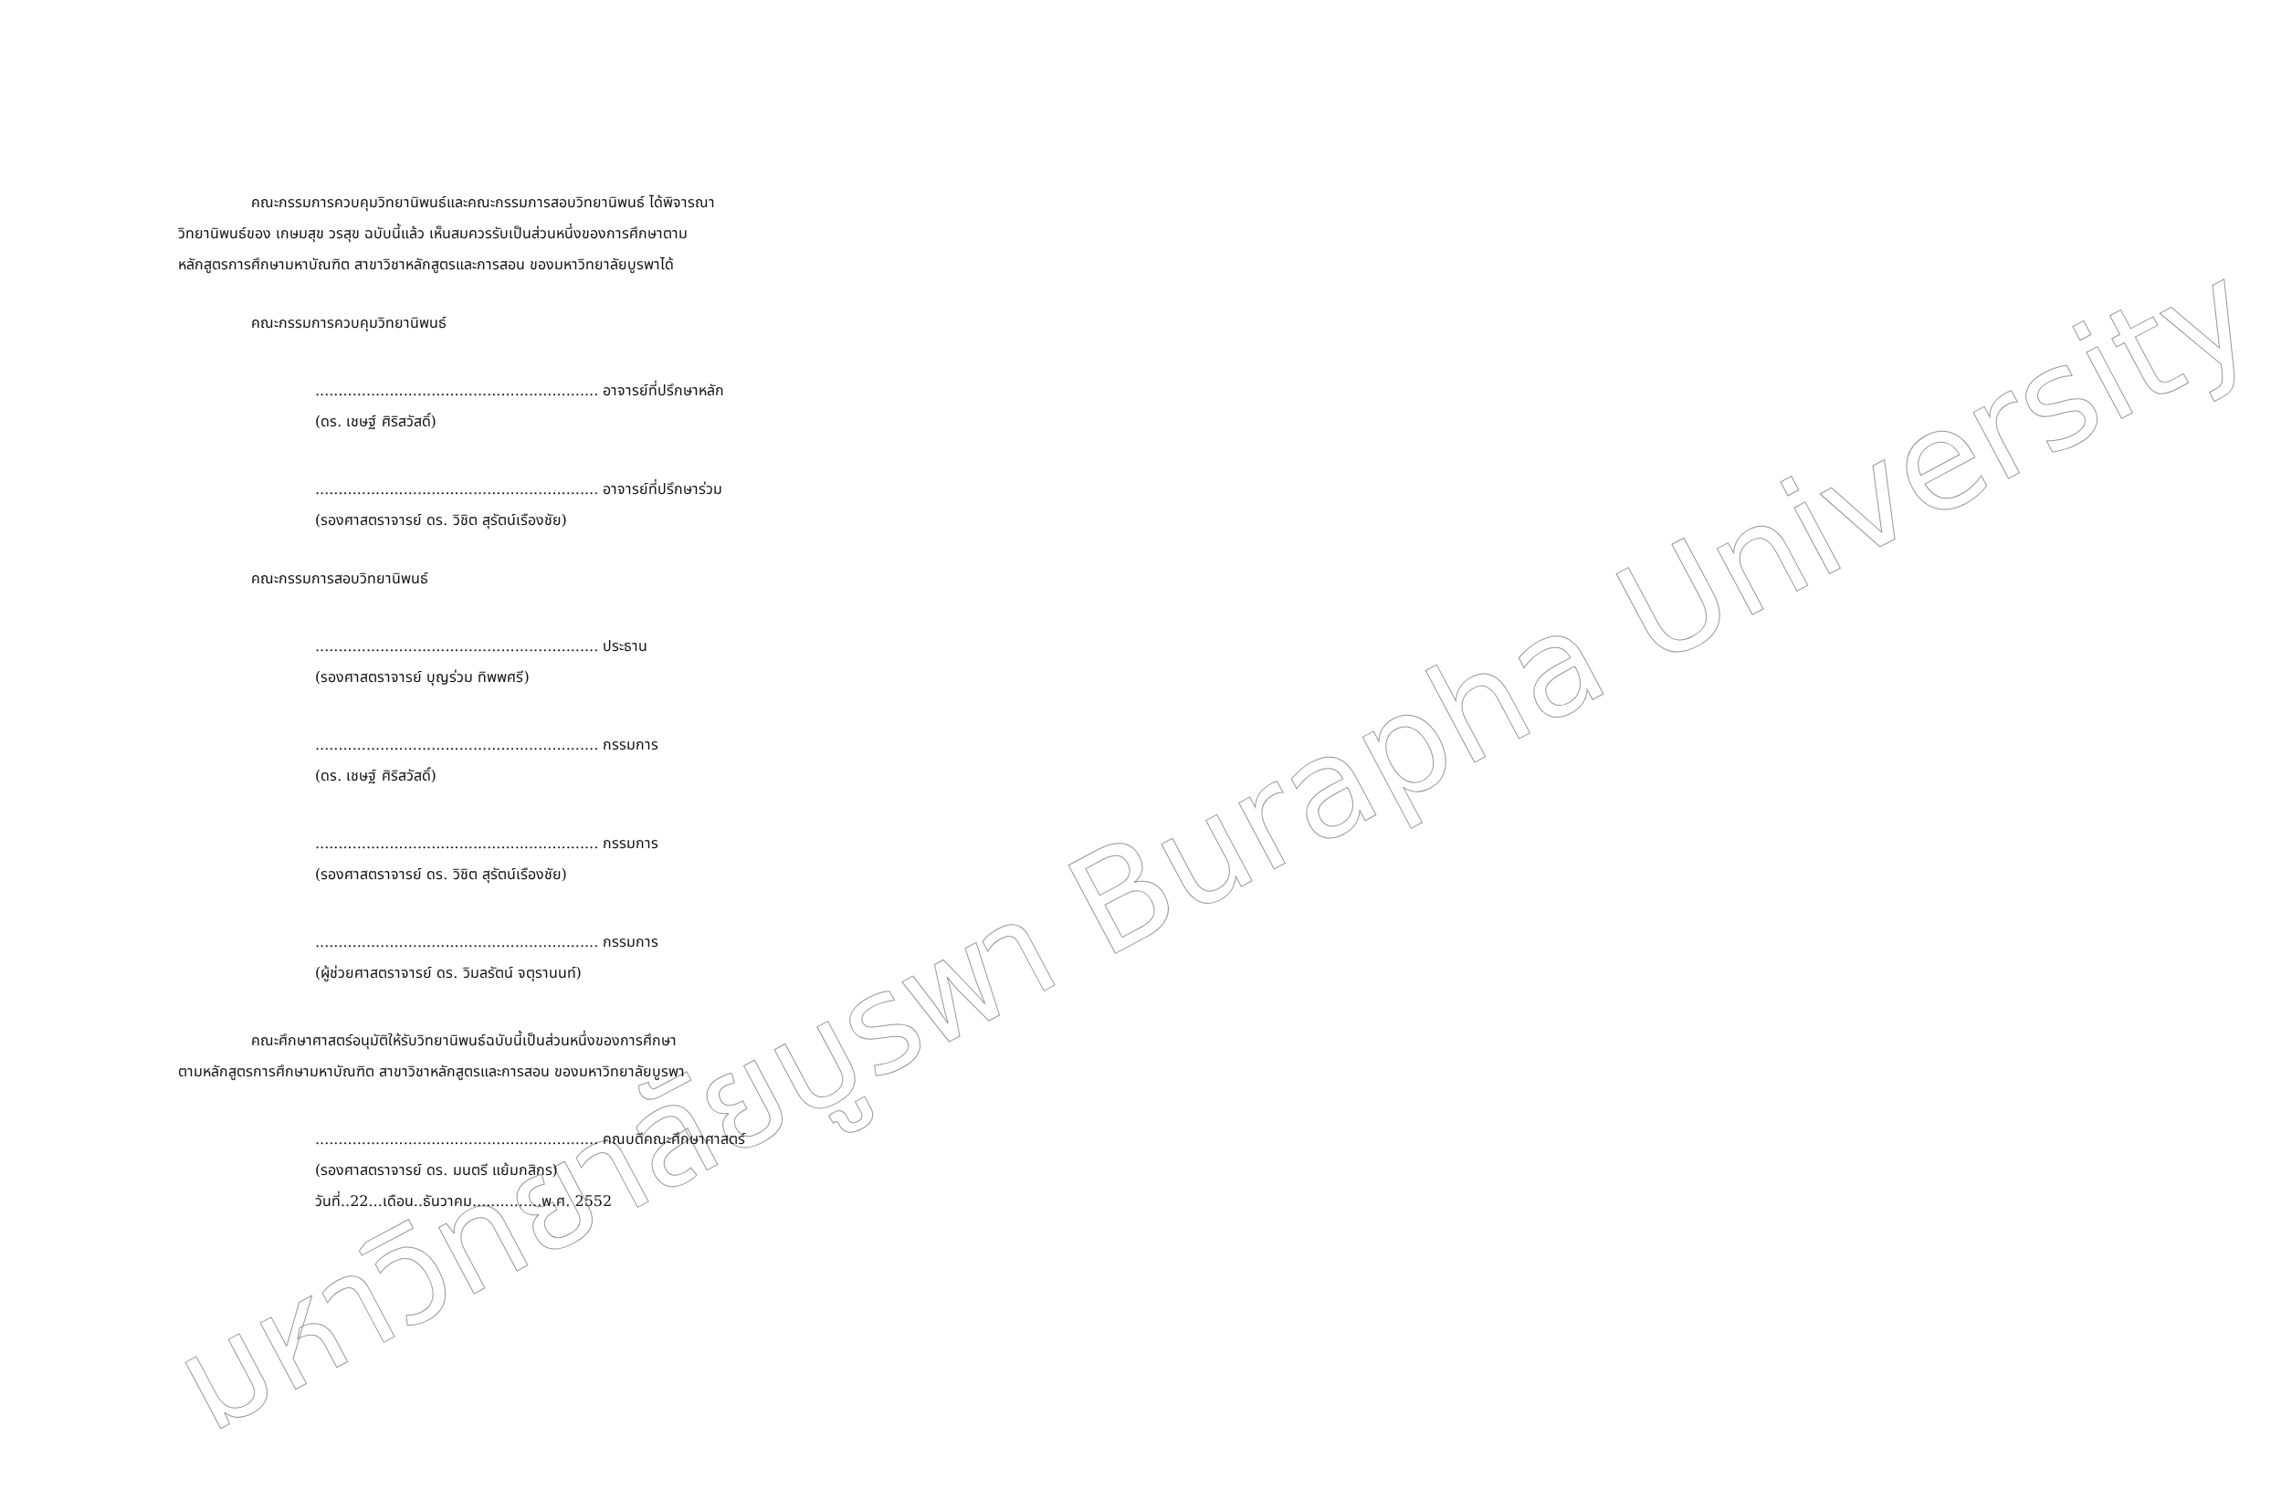มหาวิทยาลัยบูรพา Burapha University
คณะกรรมการควบคุมวิทยานิพนธ์และคณะกรรมการสอบวิทยานิพนธ์ ได้พิจารณา
วิทยานิพนธ์ของ เกษมสุข วรสุข ฉบับนี้แล้ว เห็นสมควรรับเป็นส่วนหนึ่งของการศึกษาตาม
หลักสูตรการศึกษามหาบัณฑิต สาขาวิชาหลักสูตรและการสอน ของมหาวิทยาลัยบูรพาได้
คณะกรรมการควบคุมวิทยานิพนธ์
............................................................. อาจารย์ที่ปรึกษาหลัก
(ดร. เชษฐ์ ศิริสวัสดิ์)
............................................................. อาจารย์ที่ปรึกษาร่วม
(รองศาสตราจารย์ ดร. วิชิต สุรัตน์เรืองชัย)
คณะกรรมการสอบวิทยานิพนธ์
............................................................. ประธาน
(รองศาสตราจารย์ บุญร่วม ทิพพศรี)
............................................................. กรรมการ
(ดร. เชษฐ์ ศิริสวัสดิ์)
............................................................. กรรมการ
(รองศาสตราจารย์ ดร. วิชิต สุรัตน์เรืองชัย)
............................................................. กรรมการ
(ผู้ช่วยศาสตราจารย์ ดร. วิมลรัตน์ จตุรานนท์)
คณะศึกษาศาสตร์อนุมัติให้รับวิทยานิพนธ์ฉบับนี้เป็นส่วนหนึ่งของการศึกษา
ตามหลักสูตรการศึกษามหาบัณฑิต สาขาวิชาหลักสูตรและการสอน ของมหาวิทยาลัยบูรพา
............................................................. คณบดีคณะศึกษาศาสตร์
(รองศาสตราจารย์ ดร. มนตรี แย้มกสิกร)
วันที่..22...เดือน..ธันวาคม...............พ.ศ. 2552